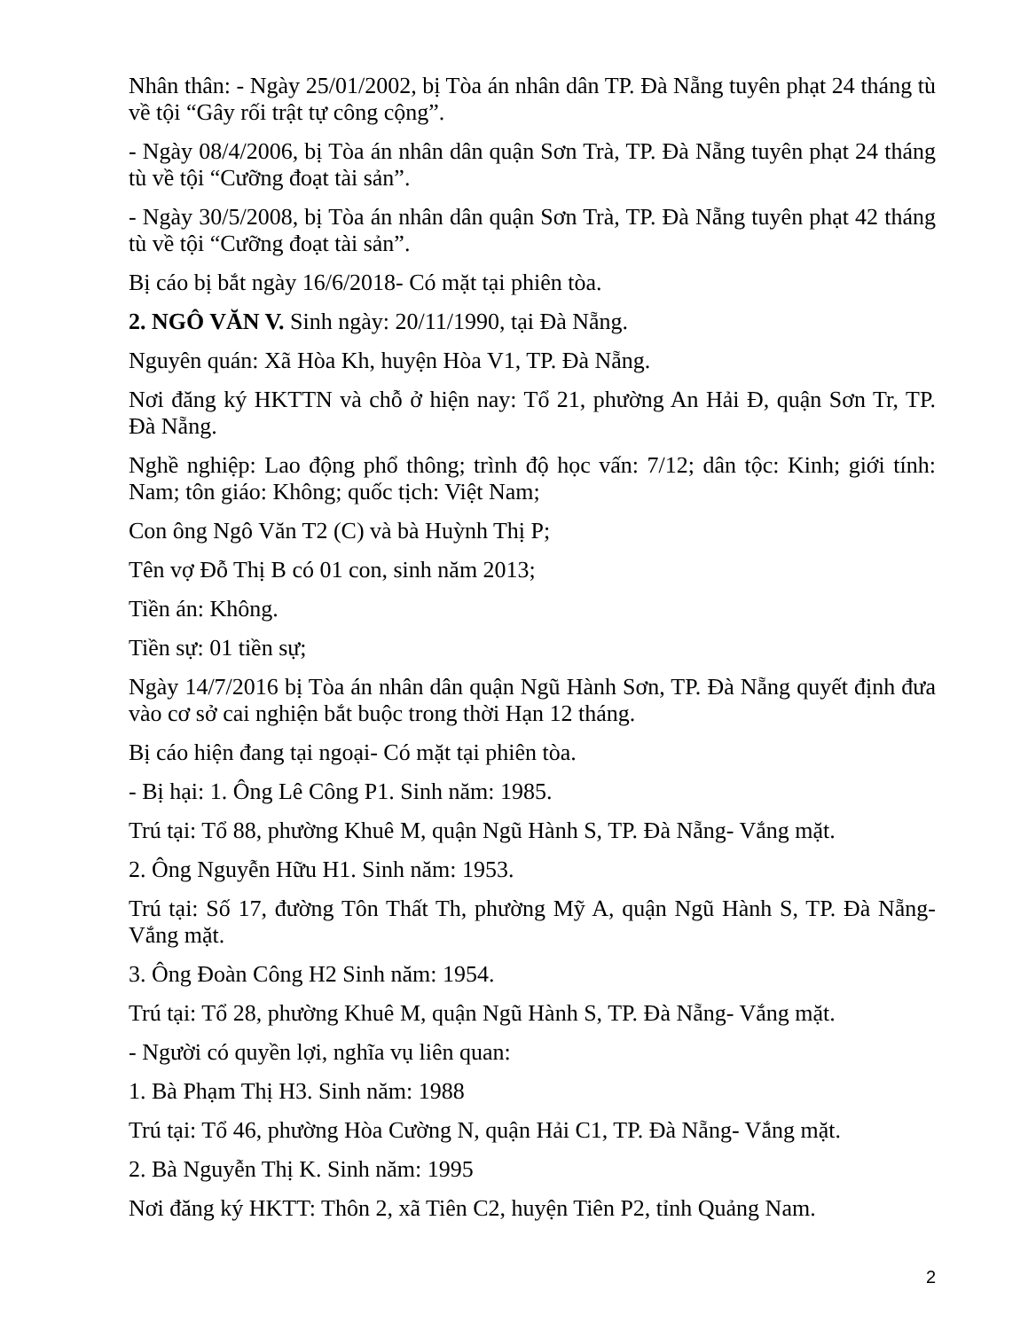Nhân thân: - Ngày 25/01/2002, bị Tòa án nhân dân TP. Đà Nẵng tuyên phạt 24 tháng tù về tội “Gây rối trật tự công cộng”.
- Ngày 08/4/2006, bị Tòa án nhân dân quận Sơn Trà, TP. Đà Nẵng tuyên phạt 24 tháng tù về tội “Cưỡng đoạt tài sản”.
- Ngày 30/5/2008, bị Tòa án nhân dân quận Sơn Trà, TP. Đà Nẵng tuyên phạt 42 tháng tù về tội “Cưỡng đoạt tài sản”.
Bị cáo bị bắt ngày 16/6/2018- Có mặt tại phiên tòa.
2. NGÔ VĂN V. Sinh ngày: 20/11/1990, tại Đà Nẵng.
Nguyên quán: Xã Hòa Kh, huyện Hòa V1, TP. Đà Nẵng.
Nơi đăng ký HKTTN và chỗ ở hiện nay: Tổ 21, phường An Hải Đ, quận Sơn Tr, TP. Đà Nẵng.
Nghề nghiệp: Lao động phổ thông; trình độ học vấn: 7/12; dân tộc: Kinh; giới tính: Nam; tôn giáo: Không; quốc tịch: Việt Nam;
Con ông Ngô Văn T2 (C) và bà Huỳnh Thị P;
Tên vợ Đỗ Thị B có 01 con, sinh năm 2013;
Tiền án: Không.
Tiền sự: 01 tiền sự;
Ngày 14/7/2016 bị Tòa án nhân dân quận Ngũ Hành Sơn, TP. Đà Nẵng quyết định đưa vào cơ sở cai nghiện bắt buộc trong thời Hạn 12 tháng.
Bị cáo hiện đang tại ngoại- Có mặt tại phiên tòa.
- Bị hại: 1. Ông Lê Công P1. Sinh năm: 1985.
Trú tại: Tổ 88, phường Khuê M, quận Ngũ Hành S, TP. Đà Nẵng- Vắng mặt.
2. Ông Nguyễn Hữu H1. Sinh năm: 1953.
Trú tại: Số 17, đường Tôn Thất Th, phường Mỹ A, quận Ngũ Hành S, TP. Đà Nẵng- Vắng mặt.
3. Ông Đoàn Công H2 Sinh năm: 1954.
Trú tại: Tổ 28, phường Khuê M, quận Ngũ Hành S, TP. Đà Nẵng- Vắng mặt.
- Người có quyền lợi, nghĩa vụ liên quan:
1. Bà Phạm Thị H3. Sinh năm: 1988
Trú tại: Tổ 46, phường Hòa Cường N, quận Hải C1, TP. Đà Nẵng- Vắng mặt.
2. Bà Nguyễn Thị K. Sinh năm: 1995
Nơi đăng ký HKTT: Thôn 2, xã Tiên C2, huyện Tiên P2, tỉnh Quảng Nam.
2